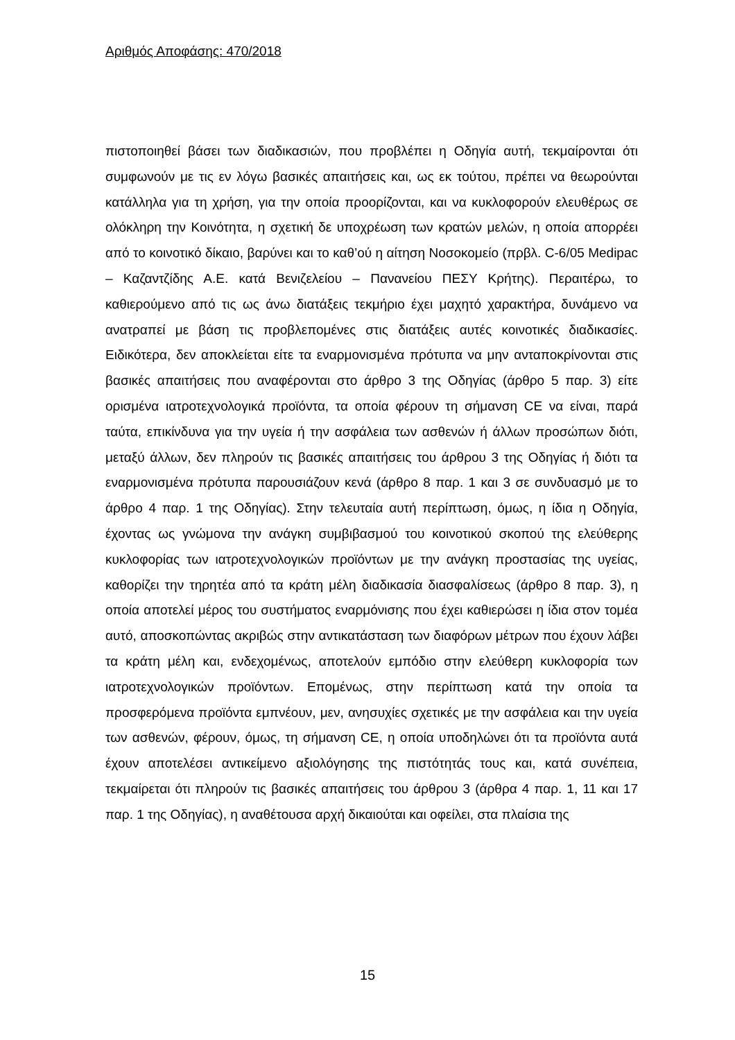Αριθμός Αποφάσης: 470/2018
πιστοποιηθεί βάσει των διαδικασιών, που προβλέπει η Οδηγία αυτή, τεκμαίρονται ότι συμφωνούν με τις εν λόγω βασικές απαιτήσεις και, ως εκ τούτου, πρέπει να θεωρούνται κατάλληλα για τη χρήση, για την οποία προορίζονται, και να κυκλοφορούν ελευθέρως σε ολόκληρη την Κοινότητα, η σχετική δε υποχρέωση των κρατών μελών, η οποία απορρέει από το κοινοτικό δίκαιο, βαρύνει και το καθ’ού η αίτηση Νοσοκομείο (πρβλ. C-6/05 Medipac – Καζαντζίδης Α.Ε. κατά Βενιζελείου – Πανανείου ΠΕΣΥ Κρήτης). Περαιτέρω, το καθιερούμενο από τις ως άνω διατάξεις τεκμήριο έχει μαχητό χαρακτήρα, δυνάμενο να ανατραπεί με βάση τις προβλεπομένες στις διατάξεις αυτές κοινοτικές διαδικασίες. Ειδικότερα, δεν αποκλείεται είτε τα εναρμονισμένα πρότυπα να μην ανταποκρίνονται στις βασικές απαιτήσεις που αναφέρονται στο άρθρο 3 της Οδηγίας (άρθρο 5 παρ. 3) είτε ορισμένα ιατροτεχνολογικά προϊόντα, τα οποία φέρουν τη σήμανση CE να είναι, παρά ταύτα, επικίνδυνα για την υγεία ή την ασφάλεια των ασθενών ή άλλων προσώπων διότι, μεταξύ άλλων, δεν πληρούν τις βασικές απαιτήσεις του άρθρου 3 της Οδηγίας ή διότι τα εναρμονισμένα πρότυπα παρουσιάζουν κενά (άρθρο 8 παρ. 1 και 3 σε συνδυασμό με το άρθρο 4 παρ. 1 της Οδηγίας). Στην τελευταία αυτή περίπτωση, όμως, η ίδια η Οδηγία, έχοντας ως γνώμονα την ανάγκη συμβιβασμού του κοινοτικού σκοπού της ελεύθερης κυκλοφορίας των ιατροτεχνολογικών προϊόντων με την ανάγκη προστασίας της υγείας, καθορίζει την τηρητέα από τα κράτη μέλη διαδικασία διασφαλίσεως (άρθρο 8 παρ. 3), η οποία αποτελεί μέρος του συστήματος εναρμόνισης που έχει καθιερώσει η ίδια στον τομέα αυτό, αποσκοπώντας ακριβώς στην αντικατάσταση των διαφόρων μέτρων που έχουν λάβει τα κράτη μέλη και, ενδεχομένως, αποτελούν εμπόδιο στην ελεύθερη κυκλοφορία των ιατροτεχνολογικών προϊόντων. Επομένως, στην περίπτωση κατά την οποία τα προσφερόμενα προϊόντα εμπνέουν, μεν, ανησυχίες σχετικές με την ασφάλεια και την υγεία των ασθενών, φέρουν, όμως, τη σήμανση CE, η οποία υποδηλώνει ότι τα προϊόντα αυτά έχουν αποτελέσει αντικείμενο αξιολόγησης της πιστότητάς τους και, κατά συνέπεια, τεκμαίρεται ότι πληρούν τις βασικές απαιτήσεις του άρθρου 3 (άρθρα 4 παρ. 1, 11 και 17 παρ. 1 της Οδηγίας), η αναθέτουσα αρχή δικαιούται και οφείλει, στα πλαίσια της
15